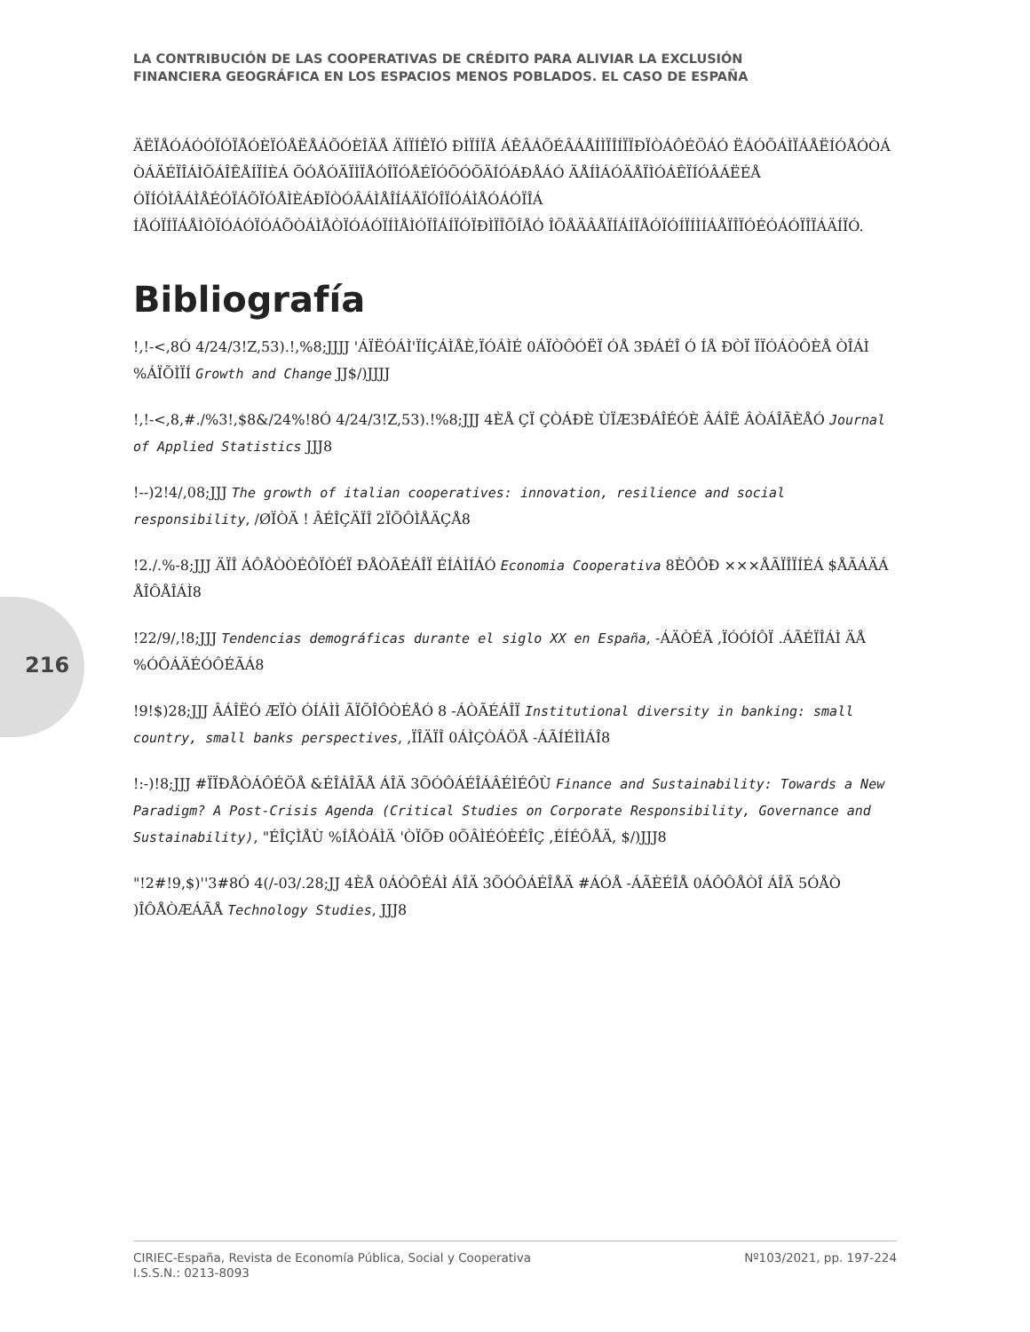LA CONTRIBUCIÓN DE LAS COOPERATIVAS DE CRÉDITO PARA ALIVIAR LA EXCLUSIÓN
FINANCIERA GEOGRÁFICA EN LOS ESPACIOS MENOS POBLADOS. EL CASO DE ESPAÑA
216
ÄËÏÅÓÁÓÓÏÓÏÅÓÈÏÓÅËÅÁÕÓÈÎÄÅ ÄÍÏÍÊÏÓ ÐÌÏÍÏÅ ÁÊÂÁÕÉÂÁÅÍÌÏÎÍÏÏÐÏÒÁÔÉÖÁÓ ËÁÓÕÁÌÏÁÅËÍÓÅÓÒÁ ÒÁÄÉÏÎÁÌÕÁÎÊÅÍÏÍÈÁ ÕÓÅÓÄÏÌÏÅÓÎÏÓÅÉÏÓÕÓÕÄÍÓÁÐÅÁÓ ÄÅÍÌÁÓÄÅÏÌÓÁÊÏÍÓÂÁËÉÅ ÓÏÍÓÌÂÁÌÅÉÓÏÁÕÏÓÅÌÈÁÐÏÒÓÂÁÌÅÎÍÁÄÏÓÎÏÓÁÌÅÓÁÓÏÎÁ ÍÅÓÏÍÏÁÅÌÔÏÓÁÓÏÓÁÕÒÁÌÅÒÏÓÁÓÏÍÌÅÌÓÏÎÁÍÏÓÏÐÌÏÎÕÎÅÓ ÎÕÅÄÂÅÏÍÁÍÏÅÓÏÓÍÏÍÌÍÁÅÏÎÏÓÉÓÁÓÏÎÏÁÄÍÏÓ.
Bibliografía
!,!-<,8Ó 4/24/3!Z,53).!,%8;JJJJ 'ÁÏËÓÁÌ'ÏÍÇÁÌÅÈ,ÏÓÁÌÉ 0ÁÏÒÔÓËÏ ÓÅ 3ÐÁÉÎ Ó ÍÅ ÐÒÏ ÏÏÓÁÒÔÈÅ ÒÎÁÌ %ÁÏÕÌÏÍ Growth and Change JJ$/)JJJJ
!,!-<,8,#./%3!,$8&/24%!8Ó 4/24/3!Z,53).!%8;JJJ 4ÈÅ ÇÏ ÇÒÁÐÈ ÙÏÆ3ÐÁÎÉÓÈ ÂÁÎË ÂÒÁÎÃÈÅÓ Journal of Applied Statistics JJJ8
!--)2!4/,08;JJJ The growth of italian cooperatives: innovation, resilience and social responsibility, /ØÏÒÄ ! ÂÉÎÇÄÏÎ 2ÏÕÔÌÅÄÇÅ8
!2./.%-8;JJJ ÄÏÎ ÁÔÅÒÒÉÔÏÒÉÏ ÐÅÒÃÉÁÎÏ ÉÍÁÌÍÁÓ Economia Cooperativa 8ÈÔÔÐ ×××ÅÃÏÎÏÍÉÁ $ÅÃÁÄÁ ÅÎÔÅÎÁÌ8
!22/9/,!8;JJJ Tendencias demográficas durante el siglo XX en España, -ÁÄÒÉÄ ,ÏÓÓÍÔÏ .ÁÃÉÏÎÁÌ ÄÅ %ÓÔÁÄÉÓÔÉÃÁ8
!9!$)28;JJJ ÂÁÎËÓ ÆÏÒ ÓÍÁÌÌ ÃÏÕÎÔÒÉÅÓ 8 -ÁÒÃÉÁÎÏ Institutional diversity in banking: small country, small banks perspectives, ,ÏÎÄÏÎ 0ÁÌÇÒÁÖÅ -ÁÃÍÉÌÌÁÎ8
!:-)!8;JJJ #ÏÏÐÅÒÁÔÉÖÅ &ÉÎÁÎÃÅ ÁÎÄ 3ÕÓÔÁÉÎÁÂÉÌÉÔÙ Finance and Sustainability: Towards a New Paradigm? A Post-Crisis Agenda (Critical Studies on Corporate Responsibility, Governance and Sustainability), "ÉÎÇÌÅÙ %ÍÅÒÁÌÄ 'ÒÏÕÐ 0ÕÂÌÉÓÈÉÎÇ ,ÉÍÉÔÅÄ, $/)JJJ8
"!2#!9,$)''3#8Ó 4(/-03/.28;JJ 4ÈÅ 0ÁÒÔÉÁÌ ÁÎÄ 3ÕÓÔÁÉÎÅÄ #ÁÓÅ -ÁÃÈÉÎÅ 0ÁÔÔÅÒÎ ÁÎÄ 5ÓÅÒ )ÎÔÅÒÆÁÃÅ Technology Studies, JJJ8
CIRIEC-España, Revista de Economía Pública, Social y Cooperativa
I.S.S.N.: 0213-8093
Nº103/2021, pp. 197-224